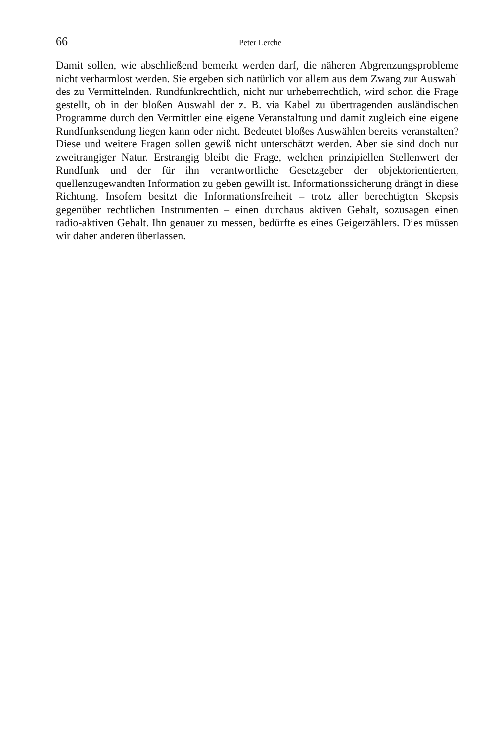66 Peter Lerche
Damit sollen, wie abschließend bemerkt werden darf, die näheren Abgrenzungsprobleme nicht verharmlost werden. Sie ergeben sich natürlich vor allem aus dem Zwang zur Auswahl des zu Vermittelnden. Rundfunkrechtlich, nicht nur urheberrechtlich, wird schon die Frage gestellt, ob in der bloßen Auswahl der z. B. via Kabel zu übertragenden ausländischen Programme durch den Vermittler eine eigene Veranstaltung und damit zugleich eine eigene Rundfunksendung liegen kann oder nicht. Bedeutet bloßes Auswählen bereits veranstalten? Diese und weitere Fragen sollen gewiß nicht unterschätzt werden. Aber sie sind doch nur zweitrangiger Natur. Erstrangig bleibt die Frage, welchen prinzipiellen Stellenwert der Rundfunk und der für ihn verantwortliche Gesetzgeber der objektorientierten, quellenzugewandten Information zu geben gewillt ist. Informationssicherung drängt in diese Richtung. Insofern besitzt die Informationsfreiheit – trotz aller berechtigten Skepsis gegenüber rechtlichen Instrumenten – einen durchaus aktiven Gehalt, sozusagen einen radio-aktiven Gehalt. Ihn genauer zu messen, bedürfte es eines Geigerzählers. Dies müssen wir daher anderen überlassen.